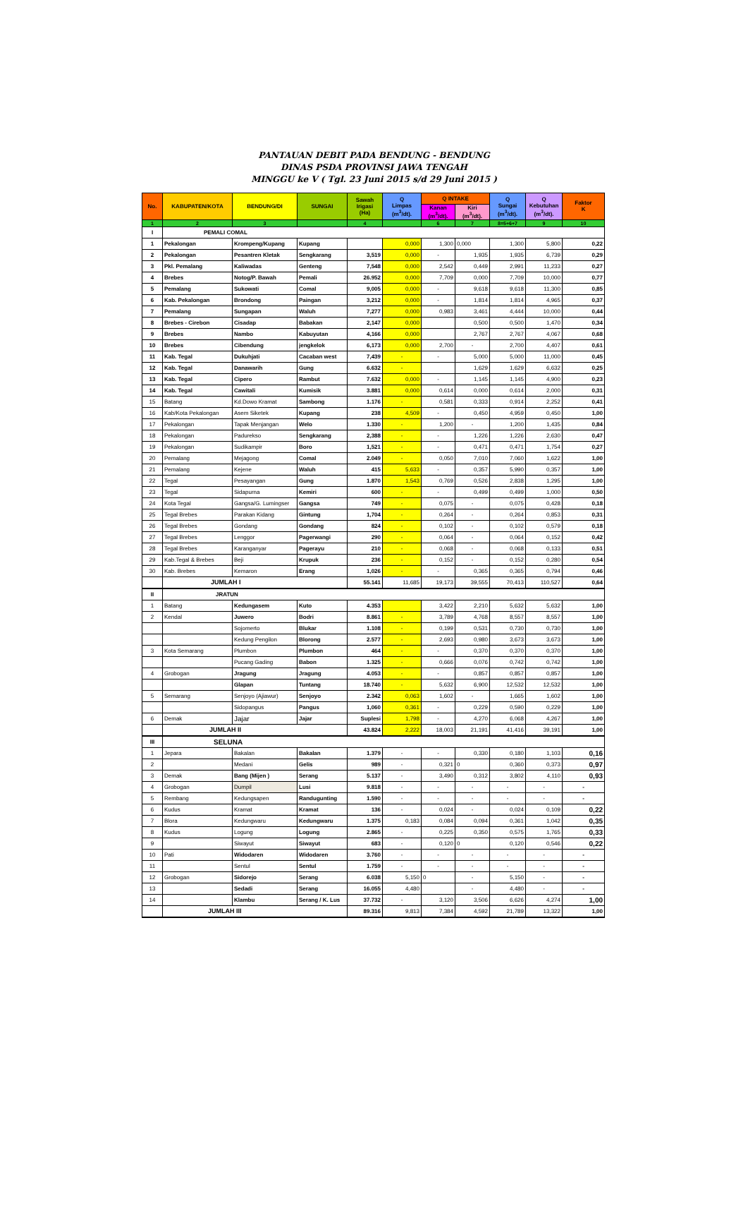PANTAUAN DEBIT PADA BENDUNG - BENDUNG
DINAS PSDA PROVINSI JAWA TENGAH
MINGGU ke V ( Tgl. 23 Juni 2015 s/d 29 Juni 2015 )
| No. | KABUPATEN/KOTA | BENDUNG/DI | SUNGAI | Sawah Irigasi (Ha) | Q Limpas (m<sup>3</sup>/dt). | Q INTAKE | | Q Sungai (m<sup>3</sup>/dt). | Q Kebutuhan (m<sup>3</sup>/dt). | Faktor K |
| --- | --- | --- | --- | --- | --- | --- | --- | --- | --- | --- |
| | | | | | | Kanan (m<sup>3</sup>/dt). | Kiri (m<sup>3</sup>/dt). | | | |
| 1 | 2 | 3 | | 4 | | 6 | 7 | 8=5+6+7 | 9 | 10 |
| I | PEMALI COMAL | | | | | | | | | |
| 1 | Pekalongan | Krompeng/Kupang | Kupang | | 0,000 | 1,300 | 0,000 | 1,300 | 5,800 | 0,22 |
| 2 | Pekalongan | Pesantren Kletak | Sengkarang | 3,519 | 0,000 | - | 1,935 | 1,935 | 6,739 | 0,29 |
| 3 | Pkl. Pemalang | Kaliwadas | Genteng | 7,548 | 0,000 | 2,542 | 0,449 | 2,991 | 11,233 | 0,27 |
| 4 | Brebes | Notog/P. Bawah | Pemali | 26.952 | 0,000 | 7,709 | 0,000 | 7,709 | 10,000 | 0,77 |
| 5 | Pemalang | Sukowati | Comal | 9,005 | 0,000 | - | 9,618 | 9,618 | 11,300 | 0,85 |
| 6 | Kab. Pekalongan | Brondong | Paingan | 3,212 | 0,000 | - | 1,814 | 1,814 | 4,965 | 0,37 |
| 7 | Pemalang | Sungapan | Waluh | 7,277 | 0,000 | 0,983 | 3,461 | 4,444 | 10,000 | 0,44 |
| 8 | Brebes - Cirebon | Cisadap | Babakan | 2,147 | 0,000 | | 0,500 | 0,500 | 1,470 | 0,34 |
| 9 | Brebes | Nambo | Kabuyutan | 4,166 | 0,000 | | 2,767 | 2,767 | 4,067 | 0,68 |
| 10 | Brebes | Cibendung | jengkelok | 6,173 | 0,000 | 2,700 | - | 2,700 | 4,407 | 0,61 |
| 11 | Kab. Tegal | Dukuhjati | Cacaban west | 7,439 | - | - | 5,000 | 5,000 | 11,000 | 0,45 |
| 12 | Kab. Tegal | Danawarih | Gung | 6.632 | - | | 1,629 | 1,629 | 6,632 | 0,25 |
| 13 | Kab. Tegal | Cipero | Rambut | 7.632 | 0,000 | - | 1,145 | 1,145 | 4,900 | 0,23 |
| 14 | Kab. Tegal | Cawitali | Kumisik | 3.881 | 0,000 | 0,614 | 0,000 | 0,614 | 2,000 | 0,31 |
| 15 | Batang | Kd.Dowo Kramat | Sambong | 1.176 | - | 0,581 | 0,333 | 0,914 | 2,252 | 0,41 |
| 16 | Kab/Kota Pekalongan | Asem Siketek | Kupang | 238 | 4,509 | - | 0,450 | 4,959 | 0,450 | 1,00 |
| 17 | Pekalongan | Tapak Menjangan | Welo | 1.330 | - | 1,200 | - | 1,200 | 1,435 | 0,84 |
| 18 | Pekalongan | Padurekso | Sengkarang | 2,388 | - | - | 1,226 | 1,226 | 2,630 | 0,47 |
| 19 | Pekalongan | Sudikampir | Boro | 1,521 | - | - | 0,471 | 0,471 | 1,754 | 0,27 |
| 20 | Pemalang | Mejagong | Comal | 2.049 | - | 0,050 | 7,010 | 7,060 | 1,622 | 1,00 |
| 21 | Pemalang | Kejene | Waluh | 415 | 5,633 | - | 0,357 | 5,990 | 0,357 | 1,00 |
| 22 | Tegal | Pesayangan | Gung | 1.870 | 1,543 | 0,769 | 0,526 | 2,838 | 1,295 | 1,00 |
| 23 | Tegal | Sidapurna | Kemiri | 600 | - | - | 0,499 | 0,499 | 1,000 | 0,50 |
| 24 | Kota Tegal | Gangsa/G. Lumingser | Gangsa | 749 | - | 0,075 | - | 0,075 | 0,428 | 0,18 |
| 25 | Tegal Brebes | Parakan Kidang | Gintung | 1,704 | - | 0,264 | - | 0,264 | 0,853 | 0,31 |
| 26 | Tegal Brebes | Gondang | Gondang | 824 | - | 0,102 | - | 0,102 | 0,579 | 0,18 |
| 27 | Tegal Brebes | Lenggor | Pagerwangi | 290 | - | 0,064 | - | 0,064 | 0,152 | 0,42 |
| 28 | Tegal Brebes | Karanganyar | Pagerayu | 210 | - | 0,068 | - | 0,068 | 0,133 | 0,51 |
| 29 | Kab.Tegal & Brebes | Beji | Krupuk | 236 | - | 0,152 | - | 0,152 | 0,280 | 0,54 |
| 30 | Kab. Brebes | Kemaron | Erang | 1,026 | - | - | 0,365 | 0,365 | 0,794 | 0,46 |
| | JUMLAH I | | | 55.141 | 11,685 | 19,173 | 39,555 | 70,413 | 110,527 | 0,64 |
| II | JRATUN | | | | | | | | | |
| 1 | Batang | Kedungasem | Kuto | 4.353 | | 3,422 | 2,210 | 5,632 | 5,632 | 1,00 |
| 2 | Kendal | Juwero | Bodri | 8.861 | - | 3,789 | 4,768 | 8,557 | 8,557 | 1,00 |
| | | Sojomerto | Blukar | 1.108 | - | 0,199 | 0,531 | 0,730 | 0,730 | 1,00 |
| | | Kedung Pengilon | Blorong | 2.577 | - | 2,693 | 0,980 | 3,673 | 3,673 | 1,00 |
| 3 | Kota Semarang | Plumbon | Plumbon | 464 | - | - | 0,370 | 0,370 | 0,370 | 1,00 |
| | | Pucang Gading | Babon | 1.325 | - | 0,666 | 0,076 | 0,742 | 0,742 | 1,00 |
| 4 | Grobogan | Jragung | Jragung | 4.053 | - | - | 0,857 | 0,857 | 0,857 | 1,00 |
| | | Glapan | Tuntang | 18.740 | - | 5,632 | 6,900 | 12,532 | 12,532 | 1,00 |
| 5 | Semarang | Senjoyo (Ajiawur) | Senjoyo | 2.342 | 0,063 | 1,602 | - | 1,665 | 1,602 | 1,00 |
| | | Sidopangus | Pangus | 1,060 | 0,361 | - | 0,229 | 0,590 | 0,229 | 1,00 |
| 6 | Demak | Jajar | Jajar | Suplesi | 1,798 | - | 4,270 | 6,068 | 4,267 | 1,00 |
| | JUMLAH II | | | 43.824 | 2,222 | 18,003 | 21,191 | 41,416 | 39,191 | 1,00 |
| III | SELUNA | | | | | | | | | |
| 1 | Jepara | Bakalan | Bakalan | 1.379 | - | - | 0,330 | 0,180 | 1,103 | 0,16 |
| 2 | | Medani | Gelis | 989 | - | 0,321 | 0 | 0,360 | 0,373 | 0,97 |
| 3 | Demak | Bang (Mijen ) | Serang | 5.137 | - | 3,490 | 0,312 | 3,802 | 4,110 | 0,93 |
| 4 | Grobogan | Dumpil | Lusi | 9.818 | - | - | - | - | - | - |
| 5 | Rembang | Kedungsapen | Randugunting | 1.590 | - | - | - | - | - | - |
| 6 | Kudus | Kramat | Kramat | 136 | - | 0,024 | - | 0,024 | 0,109 | 0,22 |
| 7 | Blora | Kedungwaru | Kedungwaru | 1.375 | 0,183 | 0,084 | 0,094 | 0,361 | 1,042 | 0,35 |
| 8 | Kudus | Logung | Logung | 2.865 | - | 0,225 | 0,350 | 0,575 | 1,765 | 0,33 |
| 9 | | Siwayut | Siwayut | 683 | - | 0,120 | 0 | 0,120 | 0,546 | 0,22 |
| 10 | Pati | Widodaren | Widodaren | 3.760 | - | - | - | - | - | - |
| 11 | | Sentul | Sentul | 1.759 | - | - | - | - | - | - |
| 12 | Grobogan | Sidorejo | Serang | 6.038 | 5,150 | 0 | - | 5,150 | - | - |
| 13 | | Sedadi | Serang | 16.055 | 4,480 | | - | 4,480 | - | - |
| 14 | | Klambu | Serang / K. Lus | 37.732 | - | 3,120 | 3,506 | 6,626 | 4,274 | 1,00 |
| | JUMLAH III | | | 89.316 | 9,813 | 7,384 | 4,592 | 21,789 | 13,322 | 1,00 |